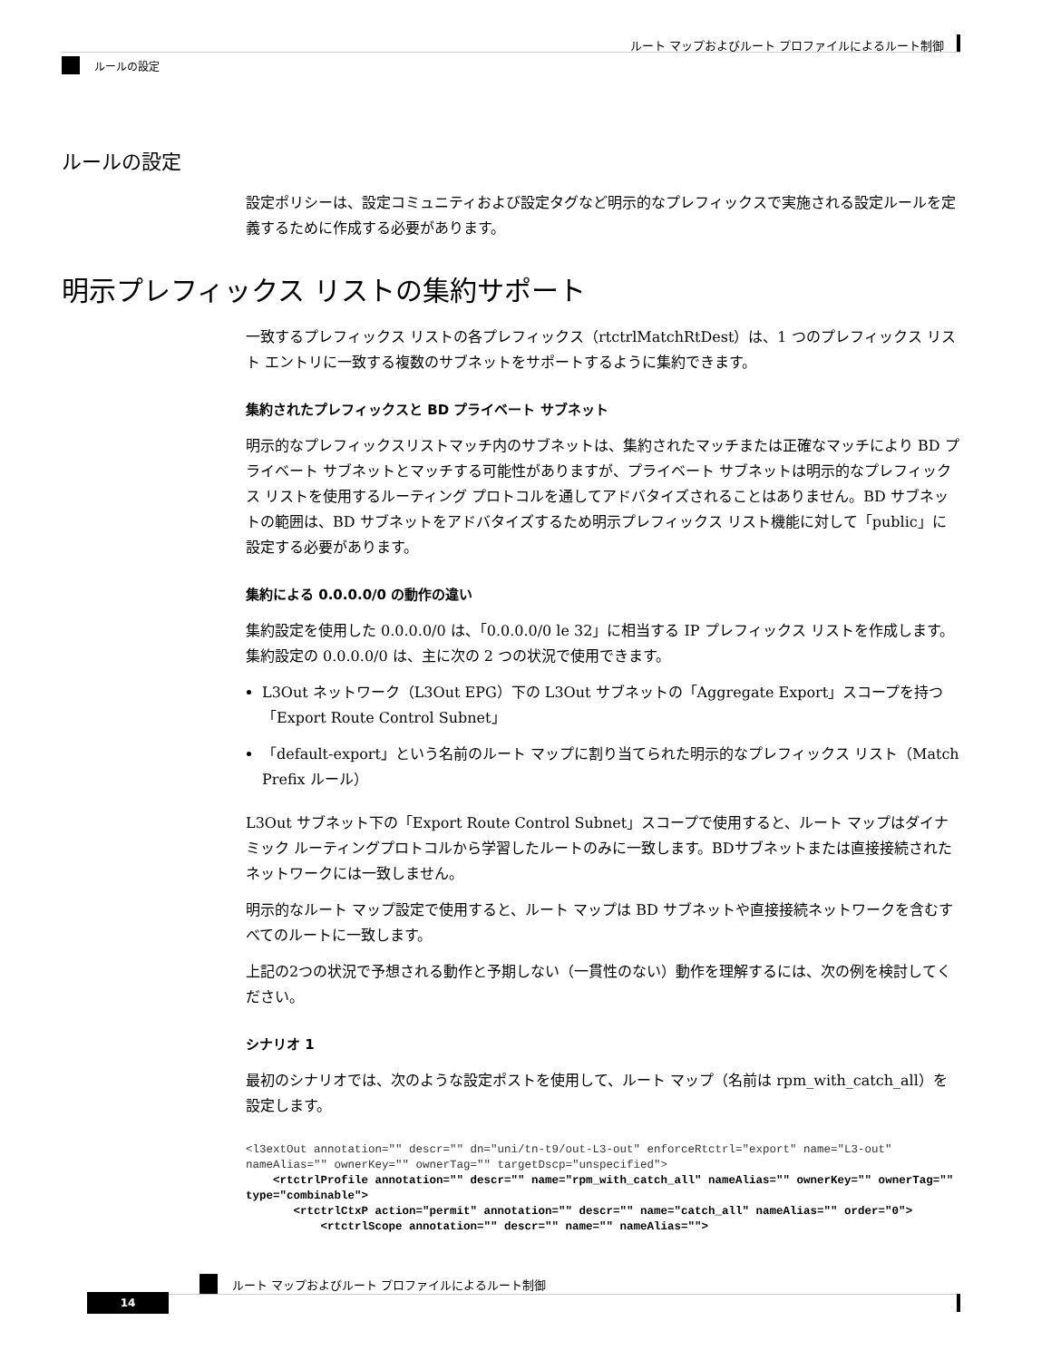ルート マップおよびルート プロファイルによるルート制御
ルールの設定
ルールの設定
設定ポリシーは、設定コミュニティおよび設定タグなど明示的なプレフィックスで実施される設定ルールを定義するために作成する必要があります。
明示プレフィックス リストの集約サポート
一致するプレフィックス リストの各プレフィックス（rtctrlMatchRtDest）は、1 つのプレフィックス リスト エントリに一致する複数のサブネットをサポートするように集約できます。
集約されたプレフィックスと BD プライベート サブネット
明示的なプレフィックスリストマッチ内のサブネットは、集約されたマッチまたは正確なマッチにより BD プライベート サブネットとマッチする可能性がありますが、プライベート サブネットは明示的なプレフィックス リストを使用するルーティング プロトコルを通してアドバタイズされることはありません。BD サブネットの範囲は、BD サブネットをアドバタイズするため明示プレフィックス リスト機能に対して「public」に設定する必要があります。
集約による 0.0.0.0/0 の動作の違い
集約設定を使用した 0.0.0.0/0 は、「0.0.0.0/0 le 32」に相当する IP プレフィックス リストを作成します。集約設定の 0.0.0.0/0 は、主に次の 2 つの状況で使用できます。
L3Out ネットワーク（L3Out EPG）下の L3Out サブネットの「Aggregate Export」スコープを持つ「Export Route Control Subnet」
「default-export」という名前のルート マップに割り当てられた明示的なプレフィックス リスト（Match Prefix ルール）
L3Out サブネット下の「Export Route Control Subnet」スコープで使用すると、ルート マップはダイナミック ルーティングプロトコルから学習したルートのみに一致します。BDサブネットまたは直接接続されたネットワークには一致しません。
明示的なルート マップ設定で使用すると、ルート マップは BD サブネットや直接接続ネットワークを含むすべてのルートに一致します。
上記の2つの状況で予想される動作と予期しない（一貫性のない）動作を理解するには、次の例を検討してください。
シナリオ 1
最初のシナリオでは、次のような設定ポストを使用して、ルート マップ（名前は rpm_with_catch_all）を設定します。
<l3extOut annotation="" descr="" dn="uni/tn-t9/out-L3-out" enforceRtctrl="export" name="L3-out" nameAlias="" ownerKey="" ownerTag="" targetDscp="unspecified">
    <rtctrlProfile annotation="" descr="" name="rpm_with_catch_all" nameAlias="" ownerKey="" ownerTag="" type="combinable">
       <rtctrlCtxP action="permit" annotation="" descr="" name="catch_all" nameAlias="" order="0">
           <rtctrlScope annotation="" descr="" name="" nameAlias="">
ルート マップおよびルート プロファイルによるルート制御
14